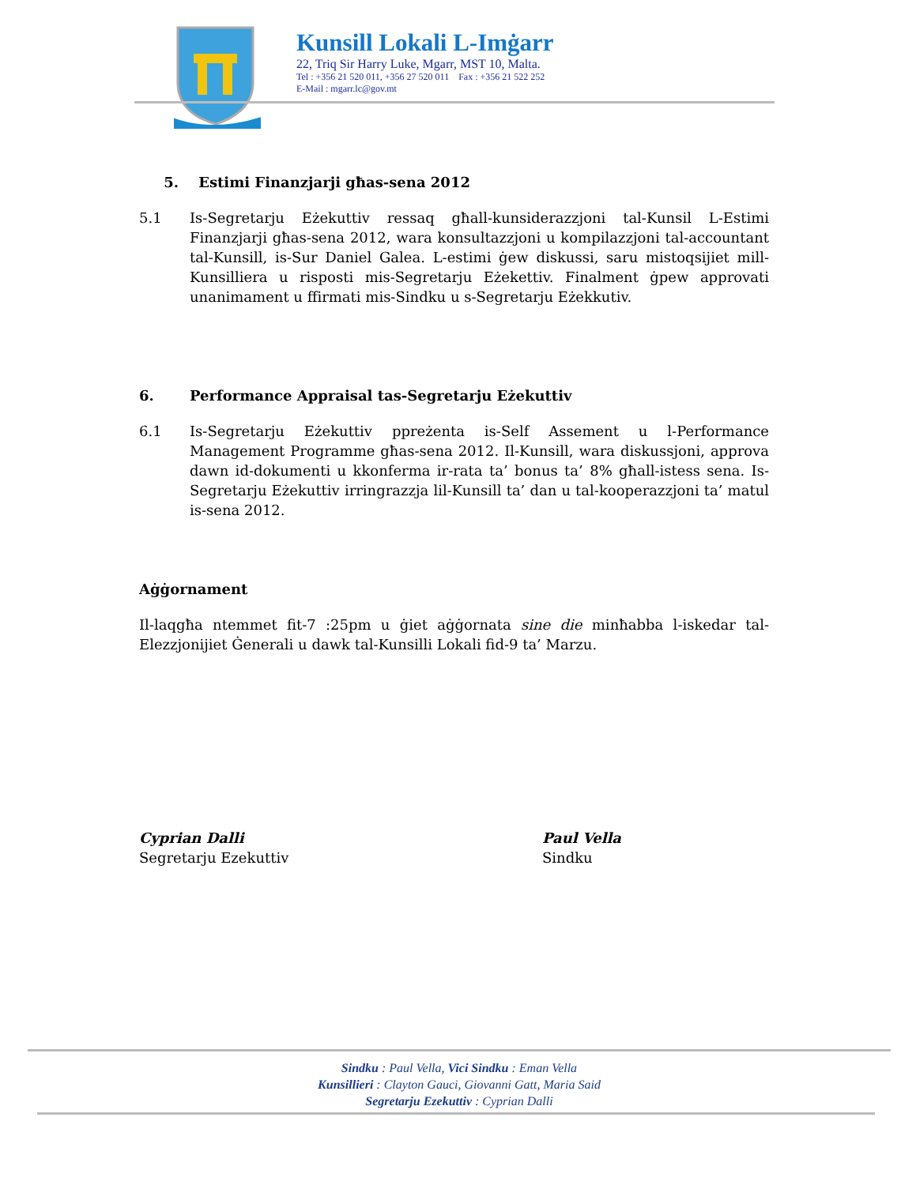Kunsill Lokali L-Imġarr
22, Triq Sir Harry Luke, Mgarr, MST 10, Malta.
Tel : +356 21 520 011, +356 27 520 011 Fax : +356 21 522 252
E-Mail : mgarr.lc@gov.mt
5. Estimi Finanzjarji għas-sena 2012
5.1 Is-Segretarju Eżekuttiv ressaq għall-kunsiderazzjoni tal-Kunsil L-Estimi Finanzjarji għas-sena 2012, wara konsultazzjoni u kompilazzjoni tal-accountant tal-Kunsill, is-Sur Daniel Galea. L-estimi ġew diskussi, saru mistoqsijiet mill-Kunsilliera u risposti mis-Segretarju Eżekettiv. Finalment ġpew approvati unanimament u ffirmati mis-Sindku u s-Segretarju Eżekkutiv.
6. Performance Appraisal tas-Segretarju Eżekuttiv
6.1 Is-Segretarju Eżekuttiv ppreżenta is-Self Assement u l-Performance Management Programme għas-sena 2012. Il-Kunsill, wara diskussjoni, approva dawn id-dokumenti u kkonferma ir-rata ta’ bonus ta’ 8% għall-istess sena. Is-Segretarju Eżekuttiv irringrazzja lil-Kunsill ta’ dan u tal-kooperazzjoni ta’ matul is-sena 2012.
Aġġornament
Il-laqgħa ntemmet fit-7 :25pm u ġiet aġġornata sine die minħabba l-iskedar tal-Elezzjonijiet Ġenerali u dawk tal-Kunsilli Lokali fid-9 ta’ Marzu.
Cyprian Dalli
Segretarju Ezekuttiv
Paul Vella
Sindku
Sindku : Paul Vella, Vici Sindku : Eman Vella
Kunsillieri : Clayton Gauci, Giovanni Gatt, Maria Said
Segretarju Ezekuttiv : Cyprian Dalli